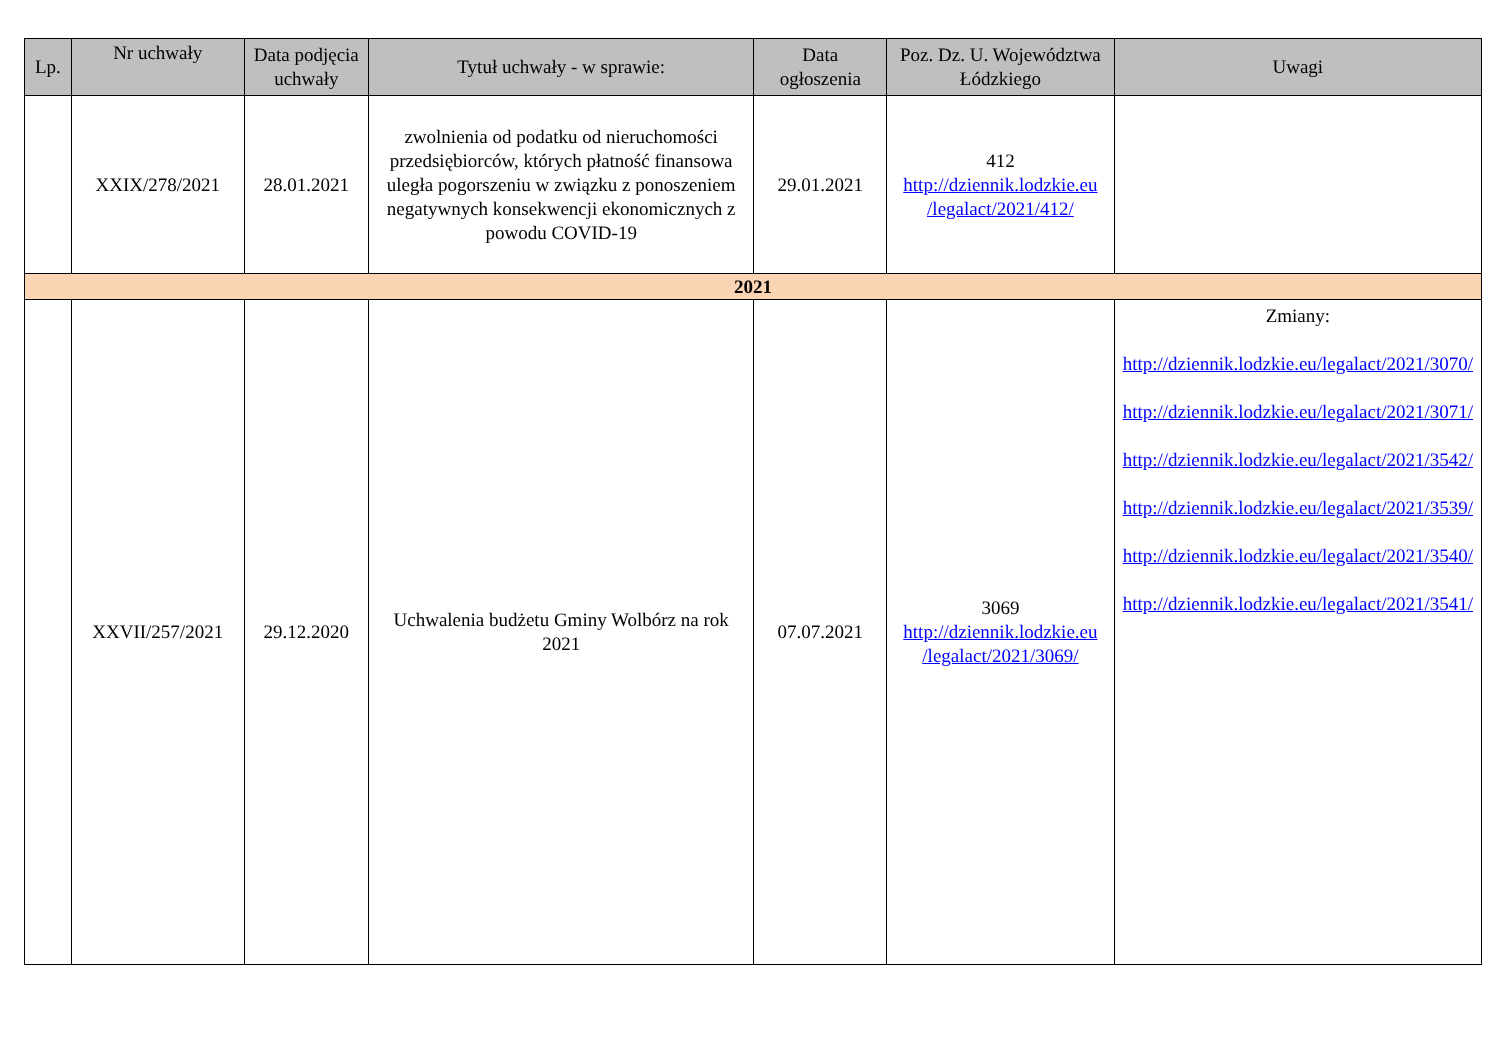| Lp. | Nr uchwały | Data podjęcia uchwały | Tytuł uchwały - w sprawie: | Data ogłoszenia | Poz. Dz. U. Województwa Łódzkiego | Uwagi |
| --- | --- | --- | --- | --- | --- | --- |
| | XXIX/278/2021 | 28.01.2021 | zwolnienia od podatku od nieruchomości przedsiębiorców, których płatność finansowa uległa pogorszeniu w związku z ponoszeniem negatywnych konsekwencji ekonomicznych z powodu COVID-19 | 29.01.2021 | 412 http://dziennik.lodzkie.eu /legalact/2021/412/ | |
| 2021 | | | | | | |
| | XXVII/257/2021 | 29.12.2020 | Uchwalenia budżetu Gminy Wolbórz na rok 2021 | 07.07.2021 | 3069 http://dziennik.lodzkie.eu /legalact/2021/3069/ | Zmiany: http://dziennik.lodzkie.eu/legalact/2021/3070/ http://dziennik.lodzkie.eu/legalact/2021/3071/ http://dziennik.lodzkie.eu/legalact/2021/3542/ http://dziennik.lodzkie.eu/legalact/2021/3539/ http://dziennik.lodzkie.eu/legalact/2021/3540/ http://dziennik.lodzkie.eu/legalact/2021/3541/ |